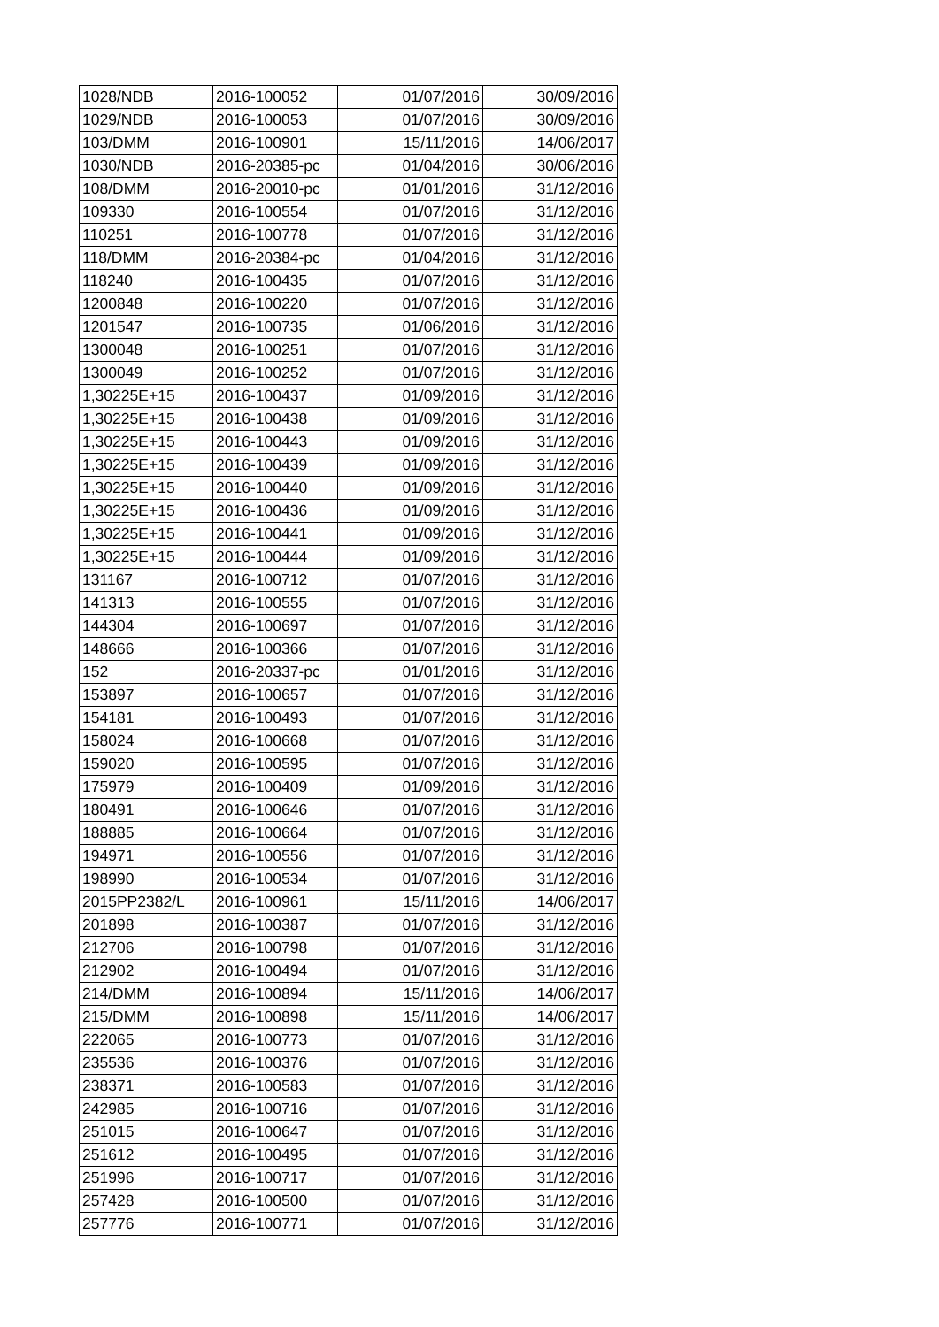| 1028/NDB | 2016-100052 | 01/07/2016 | 30/09/2016 |
| 1029/NDB | 2016-100053 | 01/07/2016 | 30/09/2016 |
| 103/DMM | 2016-100901 | 15/11/2016 | 14/06/2017 |
| 1030/NDB | 2016-20385-pc | 01/04/2016 | 30/06/2016 |
| 108/DMM | 2016-20010-pc | 01/01/2016 | 31/12/2016 |
| 109330 | 2016-100554 | 01/07/2016 | 31/12/2016 |
| 110251 | 2016-100778 | 01/07/2016 | 31/12/2016 |
| 118/DMM | 2016-20384-pc | 01/04/2016 | 31/12/2016 |
| 118240 | 2016-100435 | 01/07/2016 | 31/12/2016 |
| 1200848 | 2016-100220 | 01/07/2016 | 31/12/2016 |
| 1201547 | 2016-100735 | 01/06/2016 | 31/12/2016 |
| 1300048 | 2016-100251 | 01/07/2016 | 31/12/2016 |
| 1300049 | 2016-100252 | 01/07/2016 | 31/12/2016 |
| 1,30225E+15 | 2016-100437 | 01/09/2016 | 31/12/2016 |
| 1,30225E+15 | 2016-100438 | 01/09/2016 | 31/12/2016 |
| 1,30225E+15 | 2016-100443 | 01/09/2016 | 31/12/2016 |
| 1,30225E+15 | 2016-100439 | 01/09/2016 | 31/12/2016 |
| 1,30225E+15 | 2016-100440 | 01/09/2016 | 31/12/2016 |
| 1,30225E+15 | 2016-100436 | 01/09/2016 | 31/12/2016 |
| 1,30225E+15 | 2016-100441 | 01/09/2016 | 31/12/2016 |
| 1,30225E+15 | 2016-100444 | 01/09/2016 | 31/12/2016 |
| 131167 | 2016-100712 | 01/07/2016 | 31/12/2016 |
| 141313 | 2016-100555 | 01/07/2016 | 31/12/2016 |
| 144304 | 2016-100697 | 01/07/2016 | 31/12/2016 |
| 148666 | 2016-100366 | 01/07/2016 | 31/12/2016 |
| 152 | 2016-20337-pc | 01/01/2016 | 31/12/2016 |
| 153897 | 2016-100657 | 01/07/2016 | 31/12/2016 |
| 154181 | 2016-100493 | 01/07/2016 | 31/12/2016 |
| 158024 | 2016-100668 | 01/07/2016 | 31/12/2016 |
| 159020 | 2016-100595 | 01/07/2016 | 31/12/2016 |
| 175979 | 2016-100409 | 01/09/2016 | 31/12/2016 |
| 180491 | 2016-100646 | 01/07/2016 | 31/12/2016 |
| 188885 | 2016-100664 | 01/07/2016 | 31/12/2016 |
| 194971 | 2016-100556 | 01/07/2016 | 31/12/2016 |
| 198990 | 2016-100534 | 01/07/2016 | 31/12/2016 |
| 2015PP2382/L | 2016-100961 | 15/11/2016 | 14/06/2017 |
| 201898 | 2016-100387 | 01/07/2016 | 31/12/2016 |
| 212706 | 2016-100798 | 01/07/2016 | 31/12/2016 |
| 212902 | 2016-100494 | 01/07/2016 | 31/12/2016 |
| 214/DMM | 2016-100894 | 15/11/2016 | 14/06/2017 |
| 215/DMM | 2016-100898 | 15/11/2016 | 14/06/2017 |
| 222065 | 2016-100773 | 01/07/2016 | 31/12/2016 |
| 235536 | 2016-100376 | 01/07/2016 | 31/12/2016 |
| 238371 | 2016-100583 | 01/07/2016 | 31/12/2016 |
| 242985 | 2016-100716 | 01/07/2016 | 31/12/2016 |
| 251015 | 2016-100647 | 01/07/2016 | 31/12/2016 |
| 251612 | 2016-100495 | 01/07/2016 | 31/12/2016 |
| 251996 | 2016-100717 | 01/07/2016 | 31/12/2016 |
| 257428 | 2016-100500 | 01/07/2016 | 31/12/2016 |
| 257776 | 2016-100771 | 01/07/2016 | 31/12/2016 |